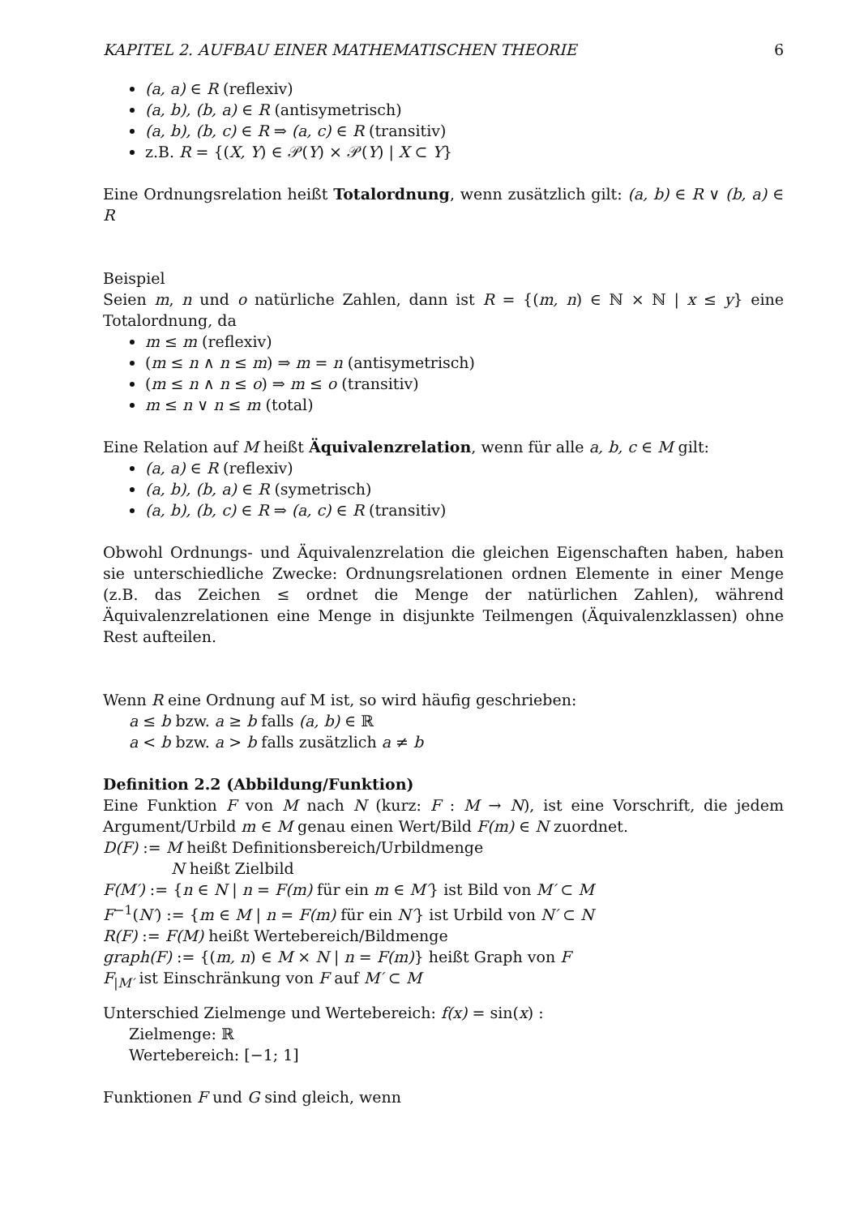KAPITEL 2. AUFBAU EINER MATHEMATISCHEN THEORIE 6
(a, a) ∈ R (reflexiv)
(a, b), (b, a) ∈ R (antisymetrisch)
(a, b), (b, c) ∈ R ⇒ (a, c) ∈ R (transitiv)
z.B. R = {(X, Y) ∈ 𝒫(Y) × 𝒫(Y) | X ⊂ Y}
Eine Ordnungsrelation heißt Totalordnung, wenn zusätzlich gilt: (a, b) ∈ R ∨ (b, a) ∈ R
Beispiel
Seien m, n und o natürliche Zahlen, dann ist R = {(m, n) ∈ ℕ × ℕ | x ≤ y} eine Totalordnung, da
m ≤ m (reflexiv)
(m ≤ n ∧ n ≤ m) ⇒ m = n (antisymetrisch)
(m ≤ n ∧ n ≤ o) ⇒ m ≤ o (transitiv)
m ≤ n ∨ n ≤ m (total)
Eine Relation auf M heißt Äquivalenzrelation, wenn für alle a, b, c ∈ M gilt:
(a, a) ∈ R (reflexiv)
(a, b), (b, a) ∈ R (symetrisch)
(a, b), (b, c) ∈ R ⇒ (a, c) ∈ R (transitiv)
Obwohl Ordnungs- und Äquivalenzrelation die gleichen Eigenschaften haben, haben sie unterschiedliche Zwecke: Ordnungsrelationen ordnen Elemente in einer Menge (z.B. das Zeichen ≤ ordnet die Menge der natürlichen Zahlen), während Äquivalenzrelationen eine Menge in disjunkte Teilmengen (Äquivalenzklassen) ohne Rest aufteilen.
Wenn R eine Ordnung auf M ist, so wird häufig geschrieben:
a ≤ b bzw. a ≥ b falls (a, b) ∈ ℝ
a < b bzw. a > b falls zusätzlich a ≠ b
Definition 2.2 (Abbildung/Funktion)
Eine Funktion F von M nach N (kurz: F : M → N), ist eine Vorschrift, die jedem Argument/Urbild m ∈ M genau einen Wert/Bild F(m) ∈ N zuordnet.
D(F) := M heißt Definitionsbereich/Urbildmenge
N heißt Zielbild
F(M′) := {n ∈ N | n = F(m) für ein m ∈ M′} ist Bild von M′ ⊂ M
F<sup>−1</sup>(N′) := {m ∈ M | n = F(m) für ein N′} ist Urbild von N′ ⊂ N
R(F) := F(M) heißt Wertebereich/Bildmenge
graph(F) := {(m, n) ∈ M × N | n = F(m)} heißt Graph von F
F<sub>|M′</sub> ist Einschränkung von F auf M′ ⊂ M
Unterschied Zielmenge und Wertebereich: f(x) = sin(x) :
Zielmenge: ℝ
Wertebereich: [−1; 1]
Funktionen F und G sind gleich, wenn